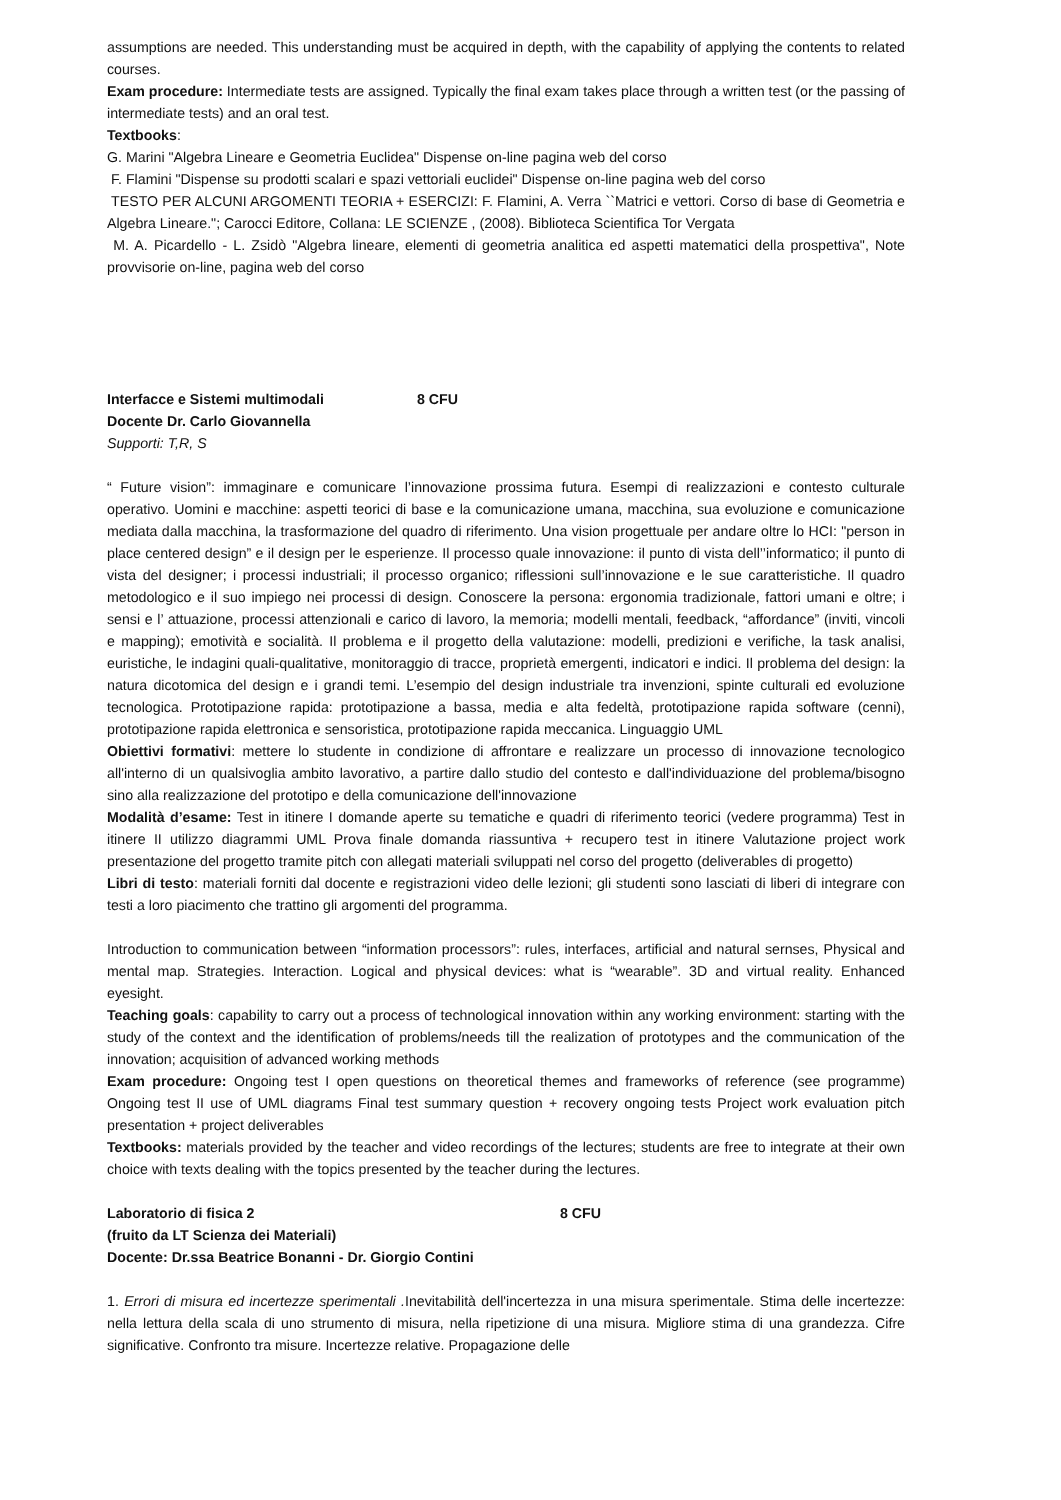assumptions are needed. This understanding must be acquired in depth, with the capability of applying the contents to related courses.
Exam procedure: Intermediate tests are assigned. Typically the final exam takes place through a written test (or the passing of intermediate tests) and an oral test.
Textbooks:
G. Marini "Algebra Lineare e Geometria Euclidea" Dispense on-line pagina web del corso
F. Flamini "Dispense su prodotti scalari e spazi vettoriali euclidei" Dispense on-line pagina web del corso
TESTO PER ALCUNI ARGOMENTI TEORIA + ESERCIZI: F. Flamini, A. Verra ``Matrici e vettori. Corso di base di Geometria e Algebra Lineare."; Carocci Editore, Collana: LE SCIENZE , (2008). Biblioteca Scientifica Tor Vergata
M. A. Picardello - L. Zsidò "Algebra lineare, elementi di geometria analitica ed aspetti matematici della prospettiva", Note provvisorie on-line, pagina web del corso
Interfacce e Sistemi multimodali 8 CFU
Docente Dr. Carlo Giovannella
Supporti: T,R, S
“ Future vision”: immaginare e comunicare l’innovazione prossima futura. Esempi di realizzazioni e contesto culturale operativo. Uomini e macchine: aspetti teorici di base e la comunicazione umana, macchina, sua evoluzione e comunicazione mediata dalla macchina, la trasformazione del quadro di riferimento. Una vision progettuale per andare oltre lo HCI: "person in place centered design” e il design per le esperienze. Il processo quale innovazione: il punto di vista dell’’informatico; il punto di vista del designer; i processi industriali; il processo organico; riflessioni sull’innovazione e le sue caratteristiche. Il quadro metodologico e il suo impiego nei processi di design. Conoscere la persona: ergonomia tradizionale, fattori umani e oltre; i sensi e l’ attuazione, processi attenzionali e carico di lavoro, la memoria; modelli mentali, feedback, “affordance” (inviti, vincoli e mapping); emotività e socialità. Il problema e il progetto della valutazione: modelli, predizioni e verifiche, la task analisi, euristiche, le indagini quali-qualitative, monitoraggio di tracce, proprietà emergenti, indicatori e indici. Il problema del design: la natura dicotomica del design e i grandi temi. L’esempio del design industriale tra invenzioni, spinte culturali ed evoluzione tecnologica. Prototipazione rapida: prototipazione a bassa, media e alta fedeltà, prototipazione rapida software (cenni), prototipazione rapida elettronica e sensoristica, prototipazione rapida meccanica. Linguaggio UML
Obiettivi formativi: mettere lo studente in condizione di affrontare e realizzare un processo di innovazione tecnologico all'interno di un qualsivoglia ambito lavorativo, a partire dallo studio del contesto e dall'individuazione del problema/bisogno sino alla realizzazione del prototipo e della comunicazione dell'innovazione
Modalità d’esame: Test in itinere I domande aperte su tematiche e quadri di riferimento teorici (vedere programma) Test in itinere II utilizzo diagrammi UML Prova finale domanda riassuntiva + recupero test in itinere Valutazione project work presentazione del progetto tramite pitch con allegati materiali sviluppati nel corso del progetto (deliverables di progetto)
Libri di testo: materiali forniti dal docente e registrazioni video delle lezioni; gli studenti sono lasciati di liberi di integrare con testi a loro piacimento che trattino gli argomenti del programma.
Introduction to communication between “information processors”: rules, interfaces, artificial and natural sernses, Physical and mental map. Strategies. Interaction. Logical and physical devices: what is “wearable”. 3D and virtual reality. Enhanced eyesight.
Teaching goals: capability to carry out a process of technological innovation within any working environment: starting with the study of the context and the identification of problems/needs till the realization of prototypes and the communication of the innovation; acquisition of advanced working methods
Exam procedure: Ongoing test I open questions on theoretical themes and frameworks of reference (see programme) Ongoing test II use of UML diagrams Final test summary question + recovery ongoing tests Project work evaluation pitch presentation + project deliverables
Textbooks: materials provided by the teacher and video recordings of the lectures; students are free to integrate at their own choice with texts dealing with the topics presented by the teacher during the lectures.
Laboratorio di fisica 2 8 CFU
(fruito da LT Scienza dei Materiali)
Docente: Dr.ssa Beatrice Bonanni - Dr. Giorgio Contini
1. Errori di misura ed incertezze sperimentali . Inevitabilità dell'incertezza in una misura sperimentale. Stima delle incertezze: nella lettura della scala di uno strumento di misura, nella ripetizione di una misura. Migliore stima di una grandezza. Cifre significative. Confronto tra misure. Incertezze relative. Propagazione delle